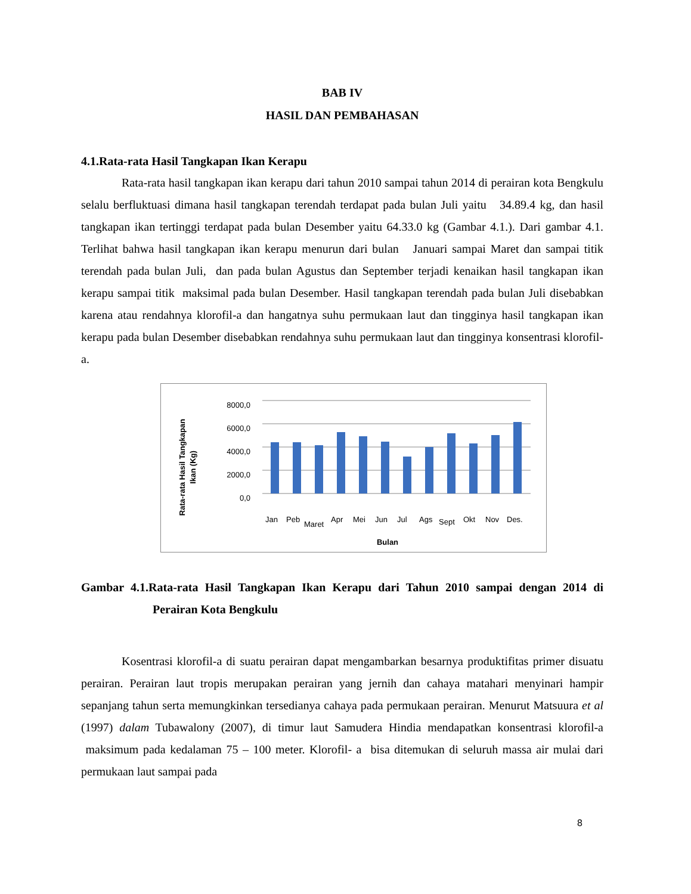BAB IV
HASIL DAN PEMBAHASAN
4.1.Rata-rata Hasil Tangkapan Ikan Kerapu
Rata-rata hasil tangkapan ikan kerapu dari tahun 2010 sampai tahun 2014 di perairan kota Bengkulu selalu berfluktuasi dimana hasil tangkapan terendah terdapat pada bulan Juli yaitu 34.89.4 kg, dan hasil tangkapan ikan tertinggi terdapat pada bulan Desember yaitu 64.33.0 kg (Gambar 4.1.). Dari gambar 4.1. Terlihat bahwa hasil tangkapan ikan kerapu menurun dari bulan Januari sampai Maret dan sampai titik terendah pada bulan Juli, dan pada bulan Agustus dan September terjadi kenaikan hasil tangkapan ikan kerapu sampai titik maksimal pada bulan Desember. Hasil tangkapan terendah pada bulan Juli disebabkan karena atau rendahnya klorofil-a dan hangatnya suhu permukaan laut dan tingginya hasil tangkapan ikan kerapu pada bulan Desember disebabkan rendahnya suhu permukaan laut dan tingginya konsentrasi klorofil-a.
Rata-rata Hasil Tangkapan
Ikan (Kg)
8000,0
6000,0
4000,0
2000,0
0,0
Jan
Peb
Maret
Apr
Mei
Jun
Jul
Ags
Sept
Okt
Nov
Des.
Bulan
Gambar 4.1.Rata-rata Hasil Tangkapan Ikan Kerapu dari Tahun 2010 sampai dengan 2014 di Perairan Kota Bengkulu
Kosentrasi klorofil-a di suatu perairan dapat mengambarkan besarnya produktifitas primer disuatu perairan. Perairan laut tropis merupakan perairan yang jernih dan cahaya matahari menyinari hampir sepanjang tahun serta memungkinkan tersedianya cahaya pada permukaan perairan. Menurut Matsuura et al (1997) dalam Tubawalony (2007), di timur laut Samudera Hindia mendapatkan konsentrasi klorofil-a maksimum pada kedalaman 75 – 100 meter. Klorofil- a bisa ditemukan di seluruh massa air mulai dari permukaan laut sampai pada
8